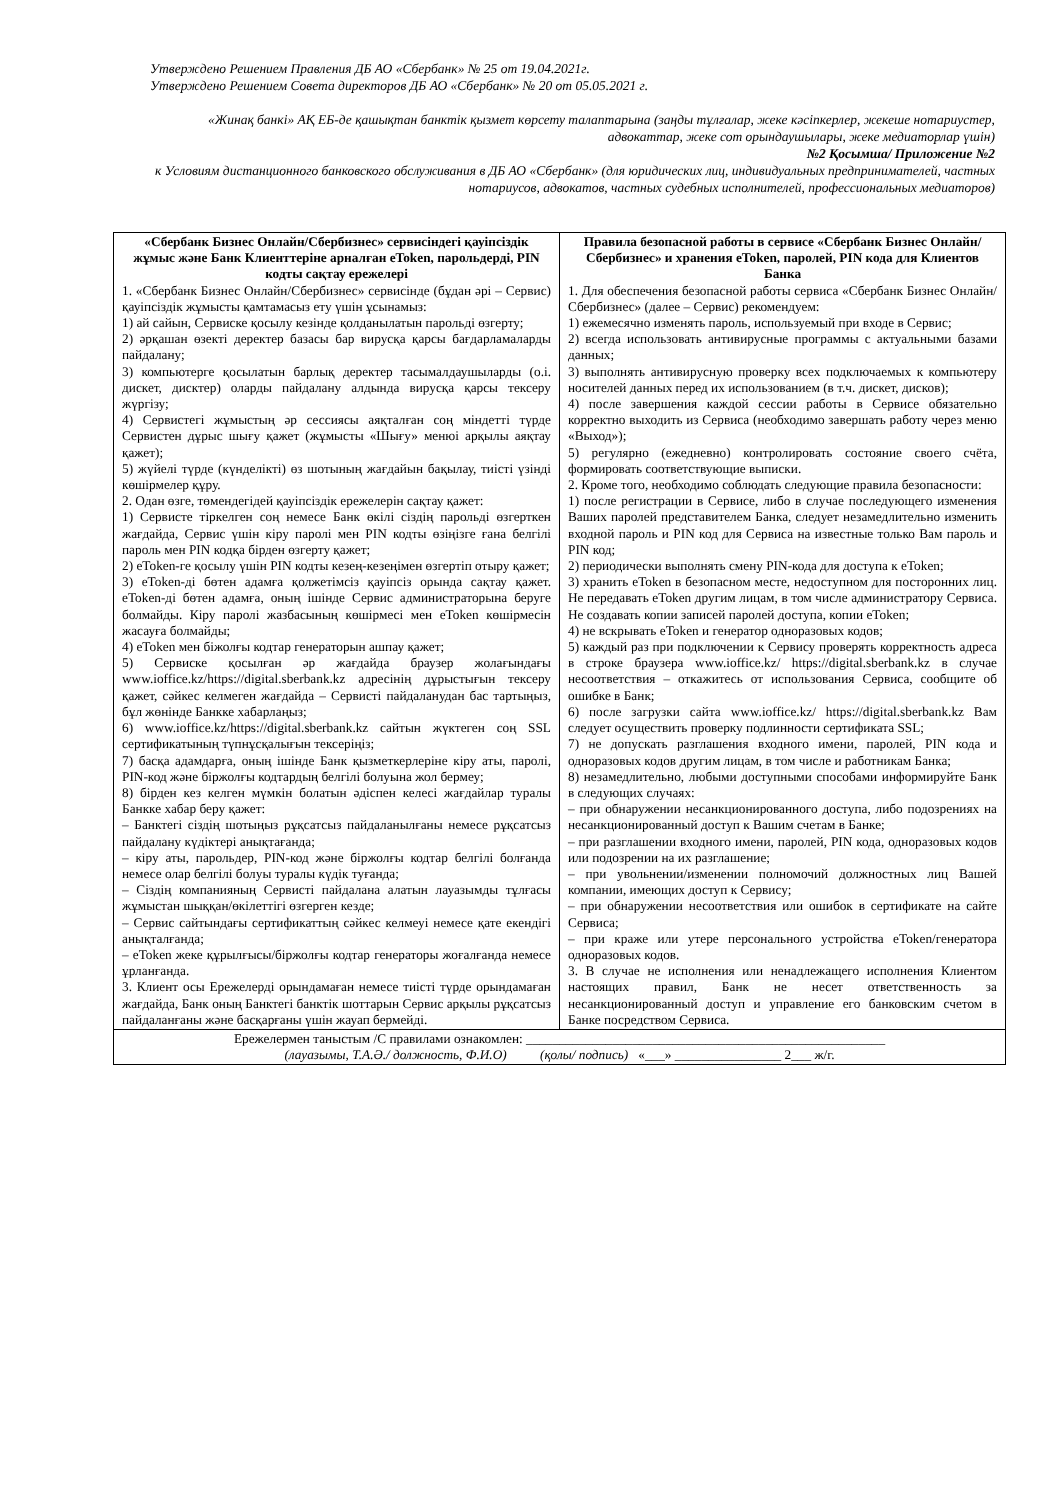Утверждено Решением Правления ДБ АО «Сбербанк» № 25 от 19.04.2021г.
Утверждено Решением Совета директоров ДБ АО «Сбербанк» № 20 от 05.05.2021 г.
«Жинақ банкі» АҚ ЕБ-де қашықтан банктік қызмет көрсету талаптарына (заңды тұлғалар, жеке кәсіпкерлер, жекеше нотариустер, адвокаттар, жеке сот орындаушылары, жеке медиаторлар үшін)
№2 Қосымша/ Приложение №2
к Условиям дистанционного банковского обслуживания в ДБ АО «Сбербанк» (для юридических лиц, индивидуальных предпринимателей, частных нотариусов, адвокатов, частных судебных исполнителей, профессиональных медиаторов)
| «Сбербанк Бизнес Онлайн/Сбербизнес» сервисіндегі қауіпсіздік жұмыс және Банк Клиенттеріне арналған eToken, парольдерді, PIN кодты сақтау ережелері 1. «Сбербанк Бизнес Онлайн/Сбербизнес» сервисінде (бұдан әрі – Сервис) қауіпсіздік жұмысты қамтамасыз ету үшін ұсынамыз: 1) ай сайын, Сервиске қосылу кезінде қолданылатын парольді өзгерту; 2) әрқашан өзекті деректер базасы бар вирусқа қарсы бағдарламаларды пайдалану; 3) компьютерге қосылатын барлық деректер тасымалдаушыларды (о.і. дискет, дисктер) оларды пайдалану алдында вирусқа қарсы тексеру жүргізу; 4) Сервистегі жұмыстың әр сессиясы аяқталған соң міндетті түрде Сервистен дұрыс шығу қажет (жұмысты «Шығу» менюі арқылы аяқтау қажет); 5) жүйелі түрде (күнделікті) өз шотының жағдайын бақылау, тиісті үзінді көшірмелер құру. 2. Одан өзге, төмендегідей қауіпсіздік ережелерін сақтау қажет: 1) Сервисте тіркелген соң немесе Банк өкілі сіздің парольді өзгерткен жағдайда, Сервис үшін кіру паролі мен PIN кодты өзіңізге ғана белгілі пароль мен PIN кодқа бірден өзгерту қажет; 2) eToken-ге қосылу үшін PIN кодты кезең-кезеңімен өзгертіп отыру қажет; 3) eToken-ді бөтен адамға қолжетімсіз қауіпсіз орында сақтау қажет. eToken-ді бөтен адамға, оның ішінде Сервис администраторына беруге болмайды. Кіру паролі жазбасының көшірмесі мен eToken көшірмесін жасауға болмайды; 4) eToken мен біжолғы кодтар генераторын ашпау қажет; 5) Сервиске қосылған әр жағдайда браузер жолағындағы www.ioffice.kz/https://digital.sberbank.kz адресінің дұрыстығын тексеру қажет, сәйкес келмеген жағдайда – Сервисті пайдаланудан бас тартыңыз, бұл жөнінде Банкке хабарлаңыз; 6) www.ioffice.kz/https://digital.sberbank.kz сайтын жүктеген соң SSL сертификатының түпнұсқалығын тексеріңіз; 7) басқа адамдарға, оның ішінде Банк қызметкерлеріне кіру аты, паролі, PIN-код және біржолғы кодтардың белгілі болуына жол бермеу; 8) бірден кез келген мүмкін болатын әдіспен келесі жағдайлар туралы Банкке хабар беру қажет: – Банктегі сіздің шотыңыз рұқсатсыз пайдаланылғаны немесе рұқсатсыз пайдалану күдіктері анықтағанда; – кіру аты, парольдер, PIN-код және біржолғы кодтар белгілі болғанда немесе олар белгілі болуы туралы күдік туғанда; – Сіздің компанияның Сервисті пайдалана алатын лауазымды тұлғасы жұмыстан шыққан/өкілеттігі өзгерген кезде; – Сервис сайтындағы сертификаттың сәйкес келмеуі немесе қате екендігі анықталғанда; – eToken жеке құрылғысы/біржолғы кодтар генераторы жоғалғанда немесе ұрланғанда. 3. Клиент осы Ережелерді орындамаған немесе тиісті түрде орындамаған жағдайда, Банк оның Банктегі банктік шоттарын Сервис арқылы рұқсатсыз пайдаланғаны және басқарғаны үшін жауап бермейді. | Правила безопасной работы в сервисе «Сбербанк Бизнес Онлайн/Сбербизнес» и хранения eToken, паролей, PIN кода для Клиентов Банка 1. Для обеспечения безопасной работы сервиса «Сбербанк Бизнес Онлайн/Сбербизнес» (далее – Сервис) рекомендуем: 1) ежемесячно изменять пароль, используемый при входе в Сервис; 2) всегда использовать антивирусные программы с актуальными базами данных; 3) выполнять антивирусную проверку всех подключаемых к компьютеру носителей данных перед их использованием (в т.ч. дискет, дисков); 4) после завершения каждой сессии работы в Сервисе обязательно корректно выходить из Сервиса (необходимо завершать работу через меню «Выход»); 5) регулярно (ежедневно) контролировать состояние своего счёта, формировать соответствующие выписки. 2. Кроме того, необходимо соблюдать следующие правила безопасности: 1) после регистрации в Сервисе, либо в случае последующего изменения Ваших паролей представителем Банка, следует незамедлительно изменить входной пароль и PIN код для Сервиса на известные только Вам пароль и PIN код; 2) периодически выполнять смену PIN-кода для доступа к eToken; 3) хранить eToken в безопасном месте, недоступном для посторонних лиц. Не передавать eToken другим лицам, в том числе администратору Сервиса. Не создавать копии записей паролей доступа, копии eToken; 4) не вскрывать eToken и генератор одноразовых кодов; 5) каждый раз при подключении к Сервису проверять корректность адреса в строке браузера www.ioffice.kz/ https://digital.sberbank.kz в случае несоответствия – откажитесь от использования Сервиса, сообщите об ошибке в Банк; 6) после загрузки сайта www.ioffice.kz/ https://digital.sberbank.kz Вам следует осуществить проверку подлинности сертификата SSL; 7) не допускать разглашения входного имени, паролей, PIN кода и одноразовых кодов другим лицам, в том числе и работникам Банка; 8) незамедлительно, любыми доступными способами информируйте Банк в следующих случаях: – при обнаружении несанкционированного доступа, либо подозрениях на несанкционированный доступ к Вашим счетам в Банке; – при разглашении входного имени, паролей, PIN кода, одноразовых кодов или подозрении на их разглашение; – при увольнении/изменении полномочий должностных лиц Вашей компании, имеющих доступ к Сервису; – при обнаружении несоответствия или ошибок в сертификате на сайте Сервиса; – при краже или утере персонального устройства eToken/генератора одноразовых кодов. 3. В случае не исполнения или ненадлежащего исполнения Клиентом настоящих правил, Банк не несет ответственность за несанкционированный доступ и управление его банковским счетом в Банке посредством Сервиса. |
| Ережелермен таныстым /С правилами ознакомлен: ______________________________________________________ (лауазымы, Т.А.Ә./ должность, Ф.И.О) (қолы/ подпись) «___» ________________ 2___ ж/г. | |